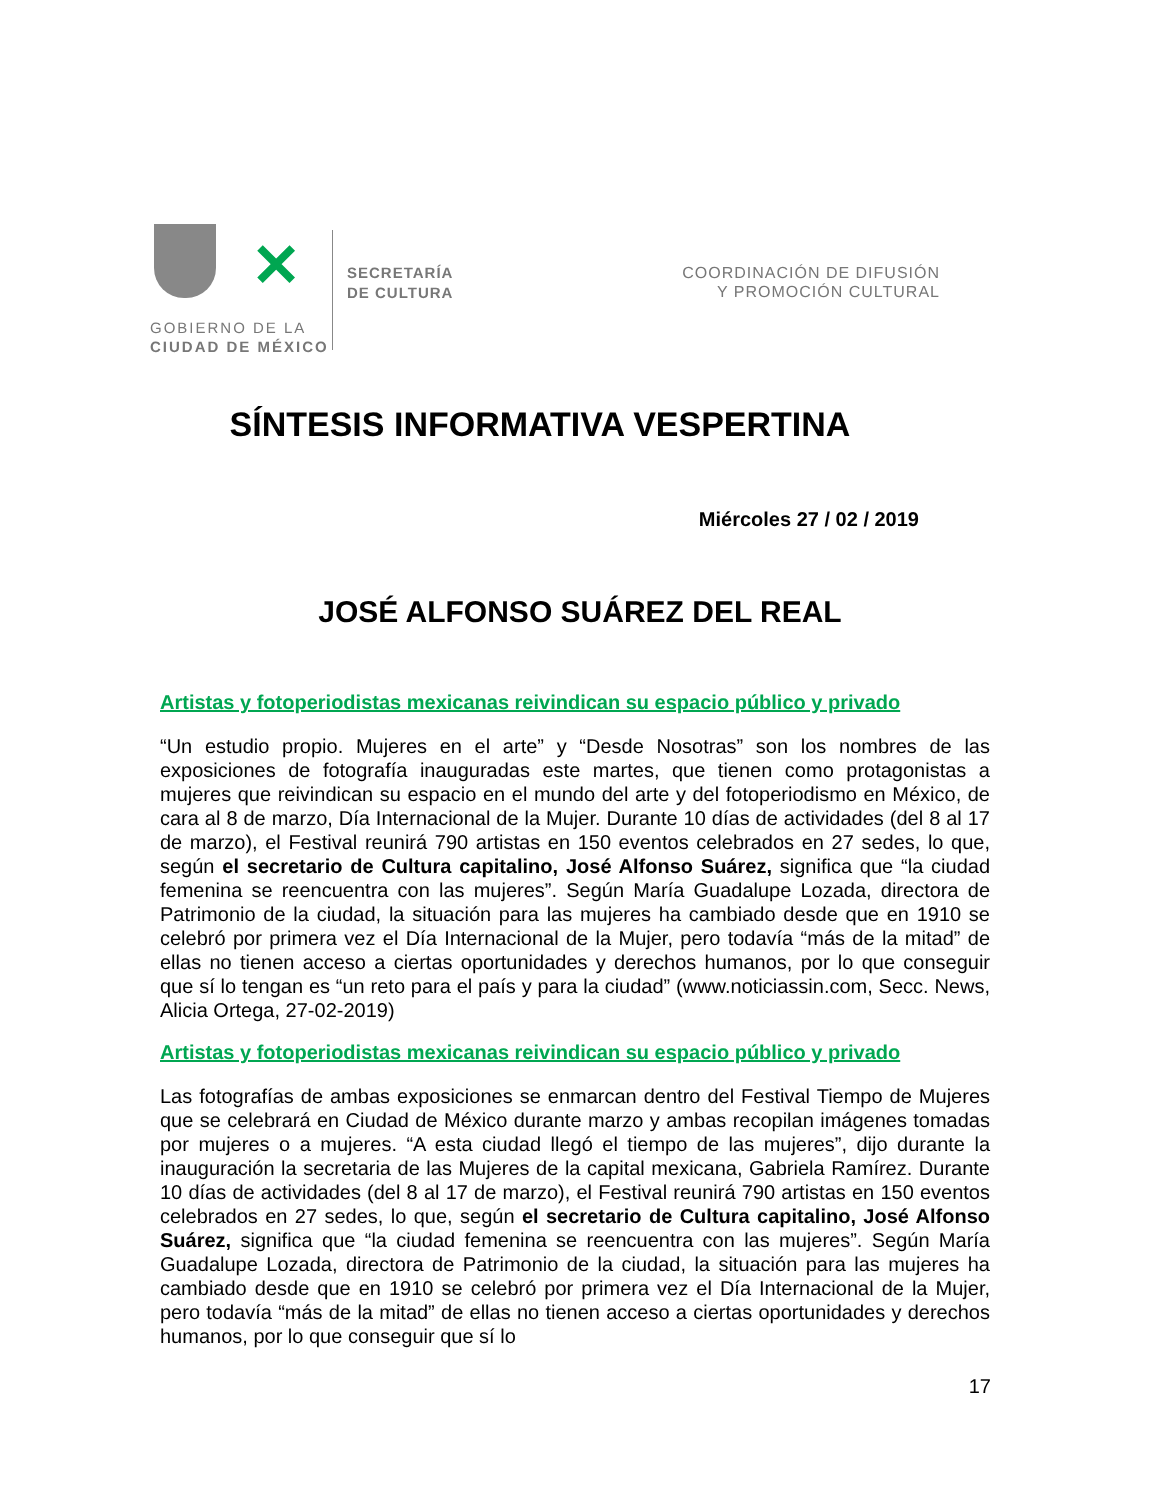✕
GOBIERNO DE LA
CIUDAD DE MÉXICO
SECRETARÍA
DE CULTURA
COORDINACIÓN DE DIFUSIÓN
Y PROMOCIÓN CULTURAL
SÍNTESIS INFORMATIVA VESPERTINA
Miércoles 27 / 02 / 2019
JOSÉ ALFONSO SUÁREZ DEL REAL
Artistas y fotoperiodistas mexicanas reivindican su espacio público y privado
“Un estudio propio. Mujeres en el arte” y “Desde Nosotras” son los nombres de las exposiciones de fotografía inauguradas este martes, que tienen como protagonistas a mujeres que reivindican su espacio en el mundo del arte y del fotoperiodismo en México, de cara al 8 de marzo, Día Internacional de la Mujer. Durante 10 días de actividades (del 8 al 17 de marzo), el Festival reunirá 790 artistas en 150 eventos celebrados en 27 sedes, lo que, según el secretario de Cultura capitalino, José Alfonso Suárez, significa que “la ciudad femenina se reencuentra con las mujeres”. Según María Guadalupe Lozada, directora de Patrimonio de la ciudad, la situación para las mujeres ha cambiado desde que en 1910 se celebró por primera vez el Día Internacional de la Mujer, pero todavía “más de la mitad” de ellas no tienen acceso a ciertas oportunidades y derechos humanos, por lo que conseguir que sí lo tengan es “un reto para el país y para la ciudad” (www.noticiassin.com, Secc. News, Alicia Ortega, 27-02-2019)
Artistas y fotoperiodistas mexicanas reivindican su espacio público y privado
Las fotografías de ambas exposiciones se enmarcan dentro del Festival Tiempo de Mujeres que se celebrará en Ciudad de México durante marzo y ambas recopilan imágenes tomadas por mujeres o a mujeres. “A esta ciudad llegó el tiempo de las mujeres”, dijo durante la inauguración la secretaria de las Mujeres de la capital mexicana, Gabriela Ramírez. Durante 10 días de actividades (del 8 al 17 de marzo), el Festival reunirá 790 artistas en 150 eventos celebrados en 27 sedes, lo que, según el secretario de Cultura capitalino, José Alfonso Suárez, significa que “la ciudad femenina se reencuentra con las mujeres”. Según María Guadalupe Lozada, directora de Patrimonio de la ciudad, la situación para las mujeres ha cambiado desde que en 1910 se celebró por primera vez el Día Internacional de la Mujer, pero todavía “más de la mitad” de ellas no tienen acceso a ciertas oportunidades y derechos humanos, por lo que conseguir que sí lo
17